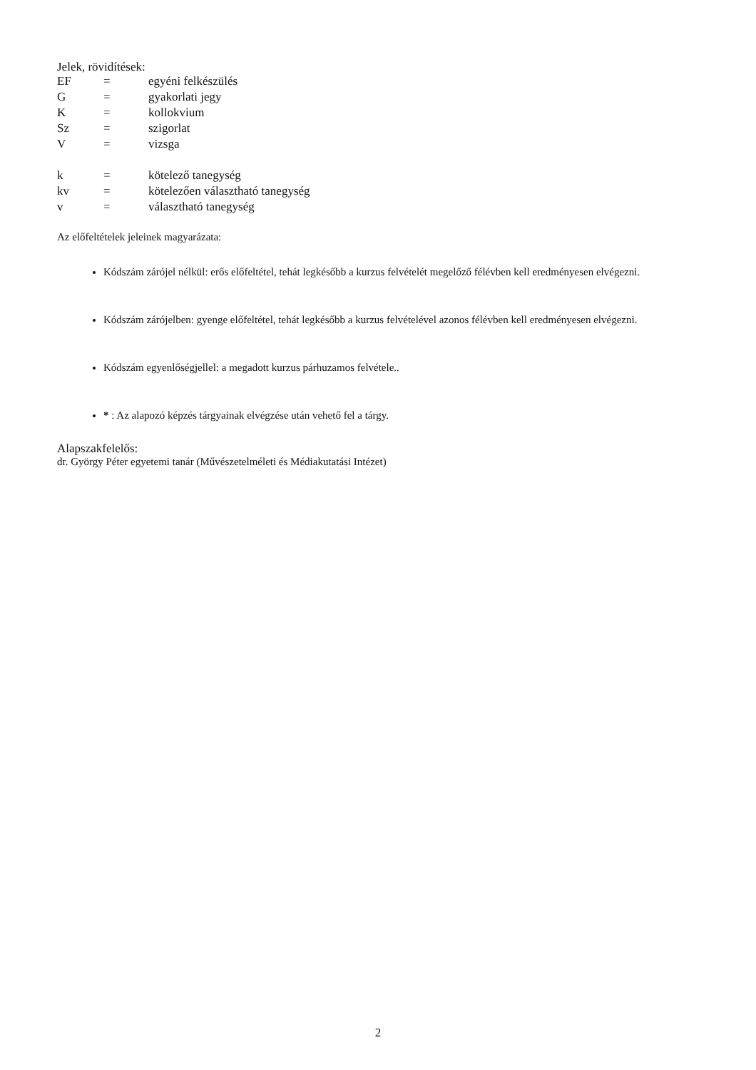Jelek, rövidítések:
| EF | = | egyéni felkészülés |
| G | = | gyakorlati jegy |
| K | = | kollokvium |
| Sz | = | szigorlat |
| V | = | vizsga |
| k | = | kötelező tanegység |
| kv | = | kötelezően választható tanegység |
| v | = | választható tanegység |
Az előfeltételek jeleinek magyarázata:
Kódszám zárójel nélkül: erős előfeltétel, tehát legkésőbb a kurzus felvételét megelőző félévben kell eredményesen elvégezni.
Kódszám zárójelben: gyenge előfeltétel, tehát legkésőbb a kurzus felvételével azonos félévben kell eredményesen elvégezni.
Kódszám egyenlőségjellel: a megadott kurzus párhuzamos felvétele..
* : Az alapozó képzés tárgyainak elvégzése után vehető fel a tárgy.
Alapszakfelelős:
dr. György Péter egyetemi tanár (Művészetelméleti és Médiakutatási Intézet)
2